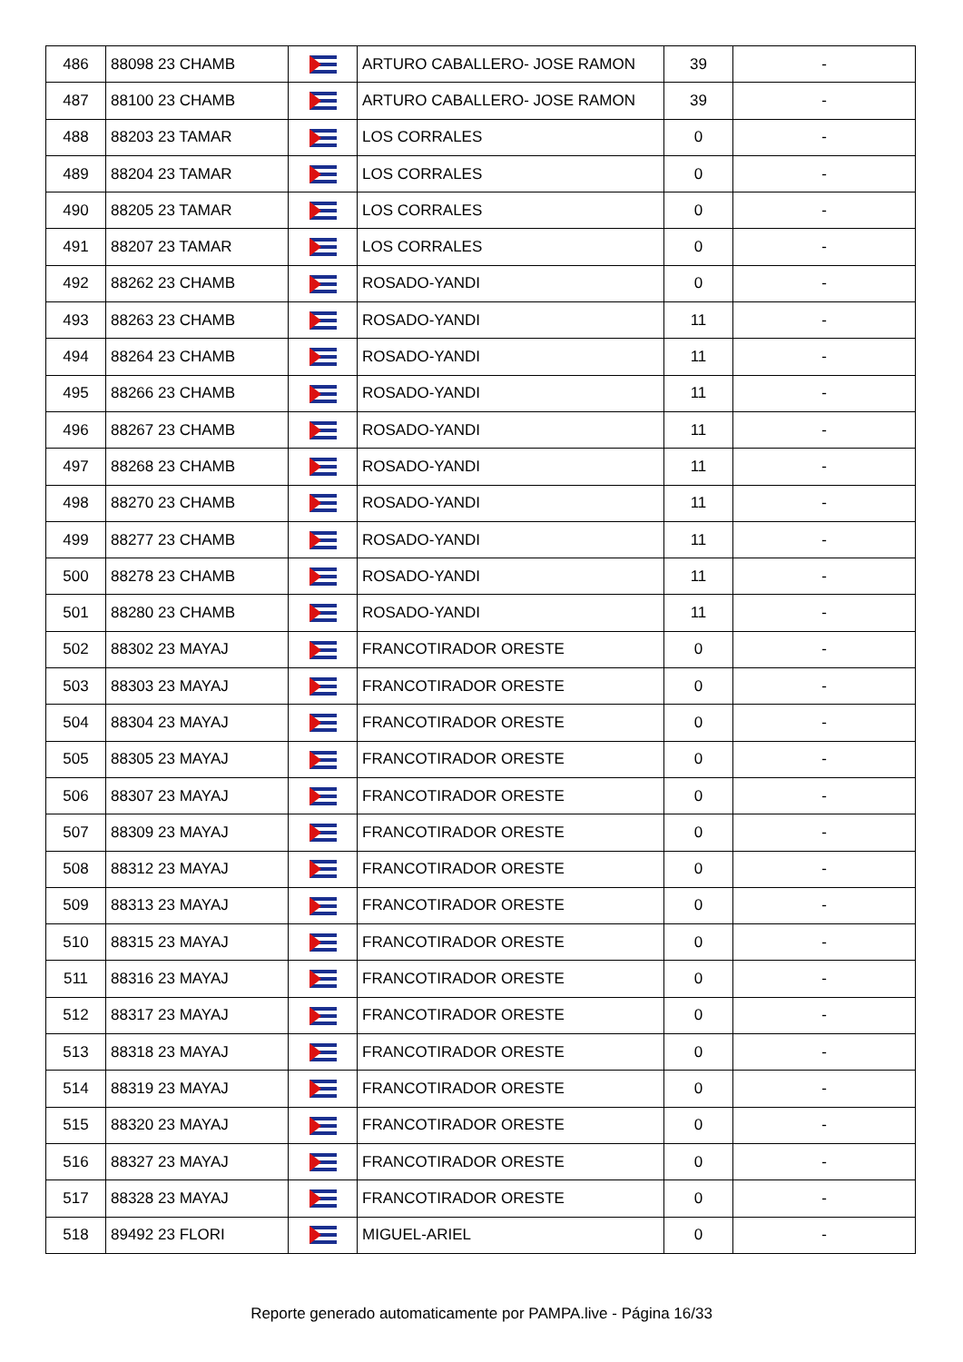| 486 | 88098 23 CHAMB | | ARTURO CABALLERO- JOSE RAMON | 39 | - |
| 487 | 88100 23 CHAMB | | ARTURO CABALLERO- JOSE RAMON | 39 | - |
| 488 | 88203 23 TAMAR | | LOS CORRALES | 0 | - |
| 489 | 88204 23 TAMAR | | LOS CORRALES | 0 | - |
| 490 | 88205 23 TAMAR | | LOS CORRALES | 0 | - |
| 491 | 88207 23 TAMAR | | LOS CORRALES | 0 | - |
| 492 | 88262 23 CHAMB | | ROSADO-YANDI | 0 | - |
| 493 | 88263 23 CHAMB | | ROSADO-YANDI | 11 | - |
| 494 | 88264 23 CHAMB | | ROSADO-YANDI | 11 | - |
| 495 | 88266 23 CHAMB | | ROSADO-YANDI | 11 | - |
| 496 | 88267 23 CHAMB | | ROSADO-YANDI | 11 | - |
| 497 | 88268 23 CHAMB | | ROSADO-YANDI | 11 | - |
| 498 | 88270 23 CHAMB | | ROSADO-YANDI | 11 | - |
| 499 | 88277 23 CHAMB | | ROSADO-YANDI | 11 | - |
| 500 | 88278 23 CHAMB | | ROSADO-YANDI | 11 | - |
| 501 | 88280 23 CHAMB | | ROSADO-YANDI | 11 | - |
| 502 | 88302 23 MAYAJ | | FRANCOTIRADOR ORESTE | 0 | - |
| 503 | 88303 23 MAYAJ | | FRANCOTIRADOR ORESTE | 0 | - |
| 504 | 88304 23 MAYAJ | | FRANCOTIRADOR ORESTE | 0 | - |
| 505 | 88305 23 MAYAJ | | FRANCOTIRADOR ORESTE | 0 | - |
| 506 | 88307 23 MAYAJ | | FRANCOTIRADOR ORESTE | 0 | - |
| 507 | 88309 23 MAYAJ | | FRANCOTIRADOR ORESTE | 0 | - |
| 508 | 88312 23 MAYAJ | | FRANCOTIRADOR ORESTE | 0 | - |
| 509 | 88313 23 MAYAJ | | FRANCOTIRADOR ORESTE | 0 | - |
| 510 | 88315 23 MAYAJ | | FRANCOTIRADOR ORESTE | 0 | - |
| 511 | 88316 23 MAYAJ | | FRANCOTIRADOR ORESTE | 0 | - |
| 512 | 88317 23 MAYAJ | | FRANCOTIRADOR ORESTE | 0 | - |
| 513 | 88318 23 MAYAJ | | FRANCOTIRADOR ORESTE | 0 | - |
| 514 | 88319 23 MAYAJ | | FRANCOTIRADOR ORESTE | 0 | - |
| 515 | 88320 23 MAYAJ | | FRANCOTIRADOR ORESTE | 0 | - |
| 516 | 88327 23 MAYAJ | | FRANCOTIRADOR ORESTE | 0 | - |
| 517 | 88328 23 MAYAJ | | FRANCOTIRADOR ORESTE | 0 | - |
| 518 | 89492 23 FLORI | | MIGUEL-ARIEL | 0 | - |
Reporte generado automaticamente por PAMPA.live - Página 16/33